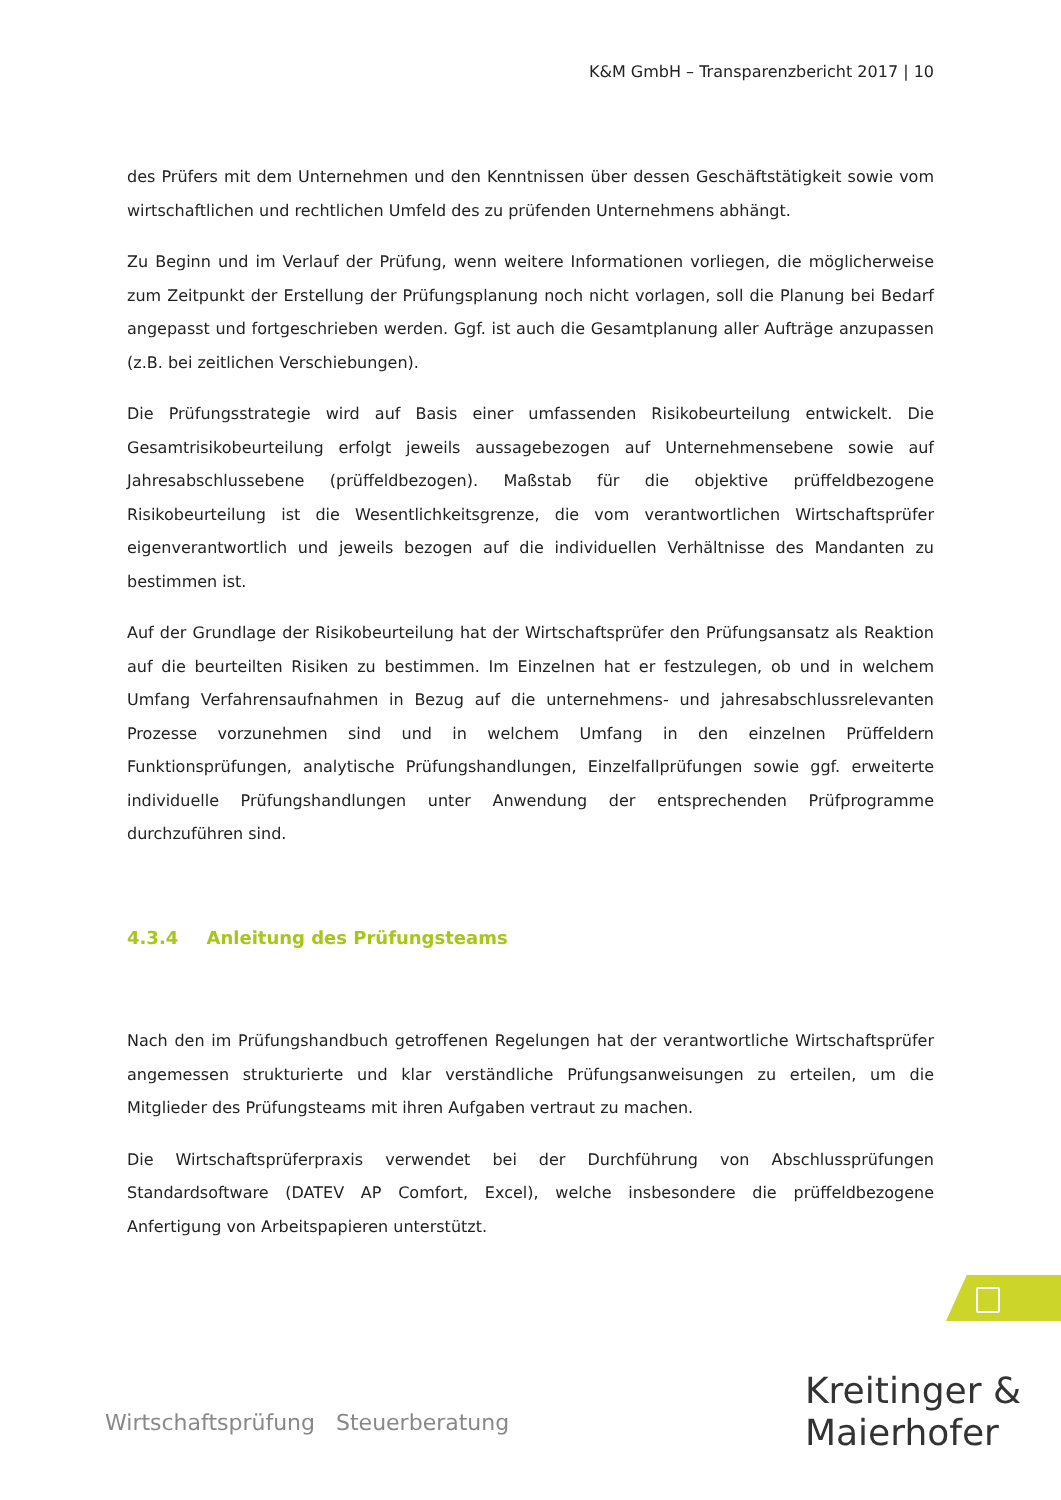K&M GmbH – Transparenzbericht 2017 | 10
des Prüfers mit dem Unternehmen und den Kenntnissen über dessen Geschäftstätigkeit sowie vom wirtschaftlichen und rechtlichen Umfeld des zu prüfenden Unternehmens abhängt.
Zu Beginn und im Verlauf der Prüfung, wenn weitere Informationen vorliegen, die möglicherweise zum Zeitpunkt der Erstellung der Prüfungsplanung noch nicht vorlagen, soll die Planung bei Bedarf angepasst und fortgeschrieben werden. Ggf. ist auch die Gesamtplanung aller Aufträge anzupassen (z.B. bei zeitlichen Verschiebungen).
Die Prüfungsstrategie wird auf Basis einer umfassenden Risikobeurteilung entwickelt. Die Gesamtrisikobeurteilung erfolgt jeweils aussagebezogen auf Unternehmensebene sowie auf Jahresabschlussebene (prüffeldbezogen). Maßstab für die objektive prüffeldbezogene Risikobeurteilung ist die Wesentlichkeitsgrenze, die vom verantwortlichen Wirtschaftsprüfer eigenverantwortlich und jeweils bezogen auf die individuellen Verhältnisse des Mandanten zu bestimmen ist.
Auf der Grundlage der Risikobeurteilung hat der Wirtschaftsprüfer den Prüfungsansatz als Reaktion auf die beurteilten Risiken zu bestimmen. Im Einzelnen hat er festzulegen, ob und in welchem Umfang Verfahrensaufnahmen in Bezug auf die unternehmens- und jahresabschlussrelevanten Prozesse vorzunehmen sind und in welchem Umfang in den einzelnen Prüffeldern Funktionsprüfungen, analytische Prüfungshandlungen, Einzelfallprüfungen sowie ggf. erweiterte individuelle Prüfungshandlungen unter Anwendung der entsprechenden Prüfprogramme durchzuführen sind.
4.3.4 Anleitung des Prüfungsteams
Nach den im Prüfungshandbuch getroffenen Regelungen hat der verantwortliche Wirtschaftsprüfer angemessen strukturierte und klar verständliche Prüfungsanweisungen zu erteilen, um die Mitglieder des Prüfungsteams mit ihren Aufgaben vertraut zu machen.
Die Wirtschaftsprüferpraxis verwendet bei der Durchführung von Abschlussprüfungen Standardsoftware (DATEV AP Comfort, Excel), welche insbesondere die prüffeldbezogene Anfertigung von Arbeitspapieren unterstützt.
Wirtschaftsprüfung Steuerberatung
Kreitinger &
Maierhofer